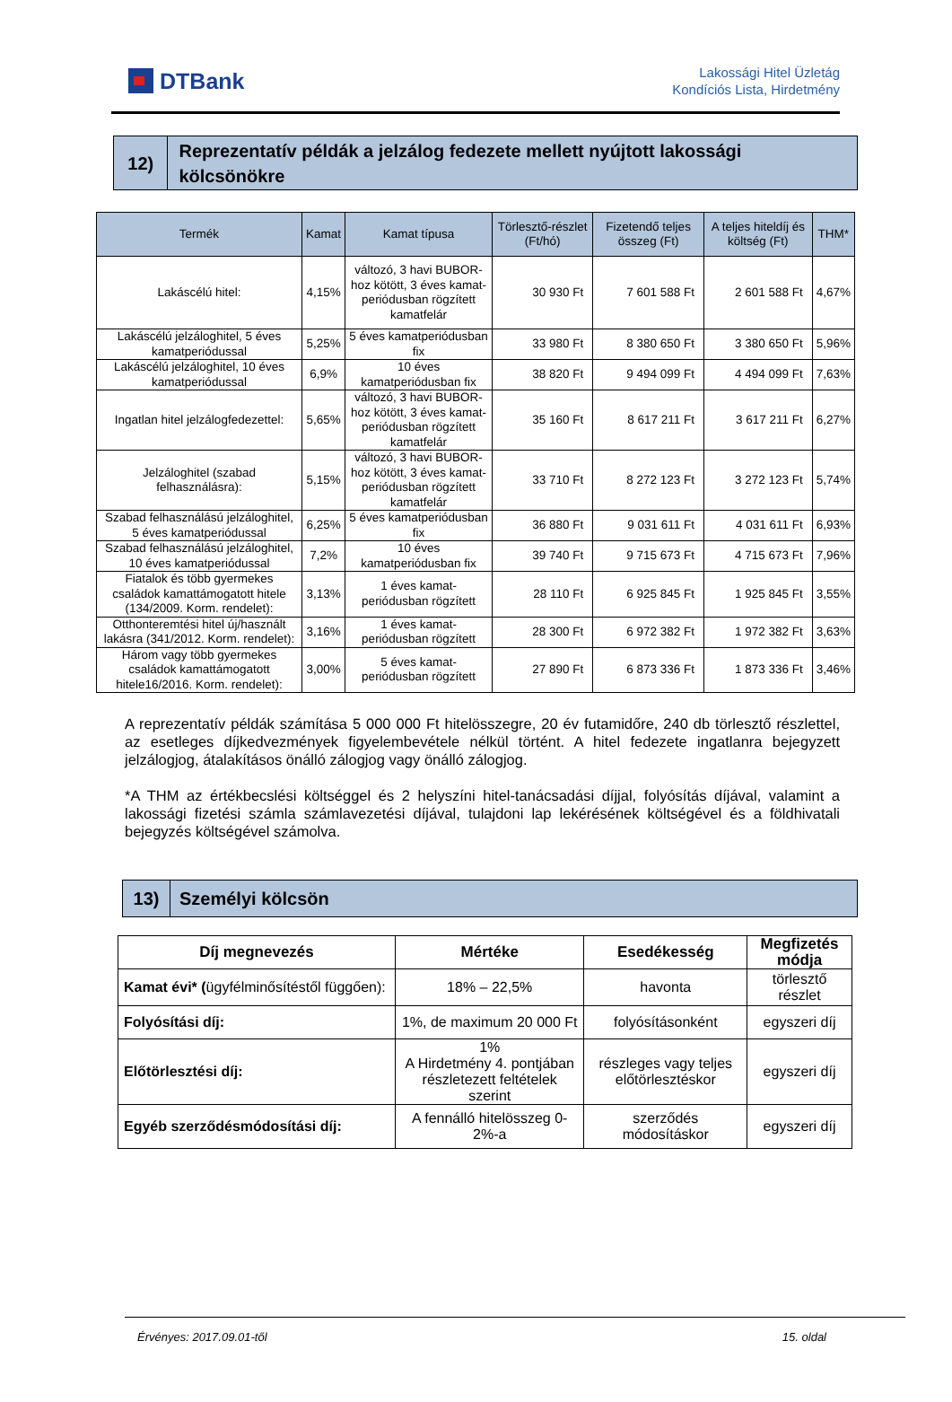DTBank
Lakossági Hitel Üzletág
Kondíciós Lista, Hirdetmény
12) Reprezentatív példák a jelzálog fedezete mellett nyújtott lakossági kölcsönökre
| Termék | Kamat | Kamat típusa | Törlesztő-részlet (Ft/hó) | Fizetendő teljes összeg (Ft) | A teljes hiteldíj és költség (Ft) | THM* |
| --- | --- | --- | --- | --- | --- | --- |
| Lakáscélú hitel: | 4,15% | változó, 3 havi BUBOR-hoz kötött, 3 éves kamat-periódusban rögzített kamatfelár | 30 930 Ft | 7 601 588 Ft | 2 601 588 Ft | 4,67% |
| Lakáscélú jelzáloghitel, 5 éves kamatperiódussal | 5,25% | 5 éves kamatperiódusban fix | 33 980 Ft | 8 380 650 Ft | 3 380 650 Ft | 5,96% |
| Lakáscélú jelzáloghitel, 10 éves kamatperiódussal | 6,9% | 10 éves kamatperiódusban fix | 38 820 Ft | 9 494 099 Ft | 4 494 099 Ft | 7,63% |
| Ingatlan hitel jelzálogfedezettel: | 5,65% | változó, 3 havi BUBOR-hoz kötött, 3 éves kamat-periódusban rögzített kamatfelár | 35 160 Ft | 8 617 211 Ft | 3 617 211 Ft | 6,27% |
| Jelzáloghitel (szabad felhasználásra): | 5,15% | változó, 3 havi BUBOR-hoz kötött, 3 éves kamat-periódusban rögzített kamatfelár | 33 710 Ft | 8 272 123 Ft | 3 272 123 Ft | 5,74% |
| Szabad felhasználású jelzáloghitel, 5 éves kamatperiódussal | 6,25% | 5 éves kamatperiódusban fix | 36 880 Ft | 9 031 611 Ft | 4 031 611 Ft | 6,93% |
| Szabad felhasználású jelzáloghitel, 10 éves kamatperiódussal | 7,2% | 10 éves kamatperiódusban fix | 39 740 Ft | 9 715 673 Ft | 4 715 673 Ft | 7,96% |
| Fiatalok és több gyermekes családok kamattámogatott hitele (134/2009. Korm. rendelet): | 3,13% | 1 éves kamat-periódusban rögzített | 28 110 Ft | 6 925 845 Ft | 1 925 845 Ft | 3,55% |
| Otthonteremtési hitel új/használt lakásra (341/2012. Korm. rendelet): | 3,16% | 1 éves kamat-periódusban rögzített | 28 300 Ft | 6 972 382 Ft | 1 972 382 Ft | 3,63% |
| Három vagy több gyermekes családok kamattámogatott hitele16/2016. Korm. rendelet): | 3,00% | 5 éves kamat-periódusban rögzített | 27 890 Ft | 6 873 336 Ft | 1 873 336 Ft | 3,46% |
A reprezentatív példák számítása 5 000 000 Ft hitelösszegre, 20 év futamidőre, 240 db törlesztő részlettel, az esetleges díjkedvezmények figyelembevétele nélkül történt. A hitel fedezete ingatlanra bejegyzett jelzálogjog, átalakításos önálló zálogjog vagy önálló zálogjog.
*A THM az értékbecslési költséggel és 2 helyszíni hitel-tanácsadási díjjal, folyósítás díjával, valamint a lakossági fizetési számla számlavezetési díjával, tulajdoni lap lekérésének költségével és a földhivatali bejegyzés költségével számolva.
13)
Személyi kölcsön
| Díj megnevezés | Mértéke | Esedékesség | Megfizetés módja |
| --- | --- | --- | --- |
| Kamat évi* ( ügyfélminősítéstől függően): | 18% – 22,5% | havonta | törlesztő részlet |
| Folyósítási díj: | 1%, de maximum 20 000 Ft | folyósításonként | egyszeri díj |
| Előtörlesztési díj: | 1% A Hirdetmény 4. pontjában részletezett feltételek szerint | részleges vagy teljes előtörlesztéskor | egyszeri díj |
| Egyéb szerződésmódosítási díj: | A fennálló hitelösszeg 0-2%-a | szerződés módosításkor | egyszeri díj |
Érvényes: 2017.09.01-től 15. oldal